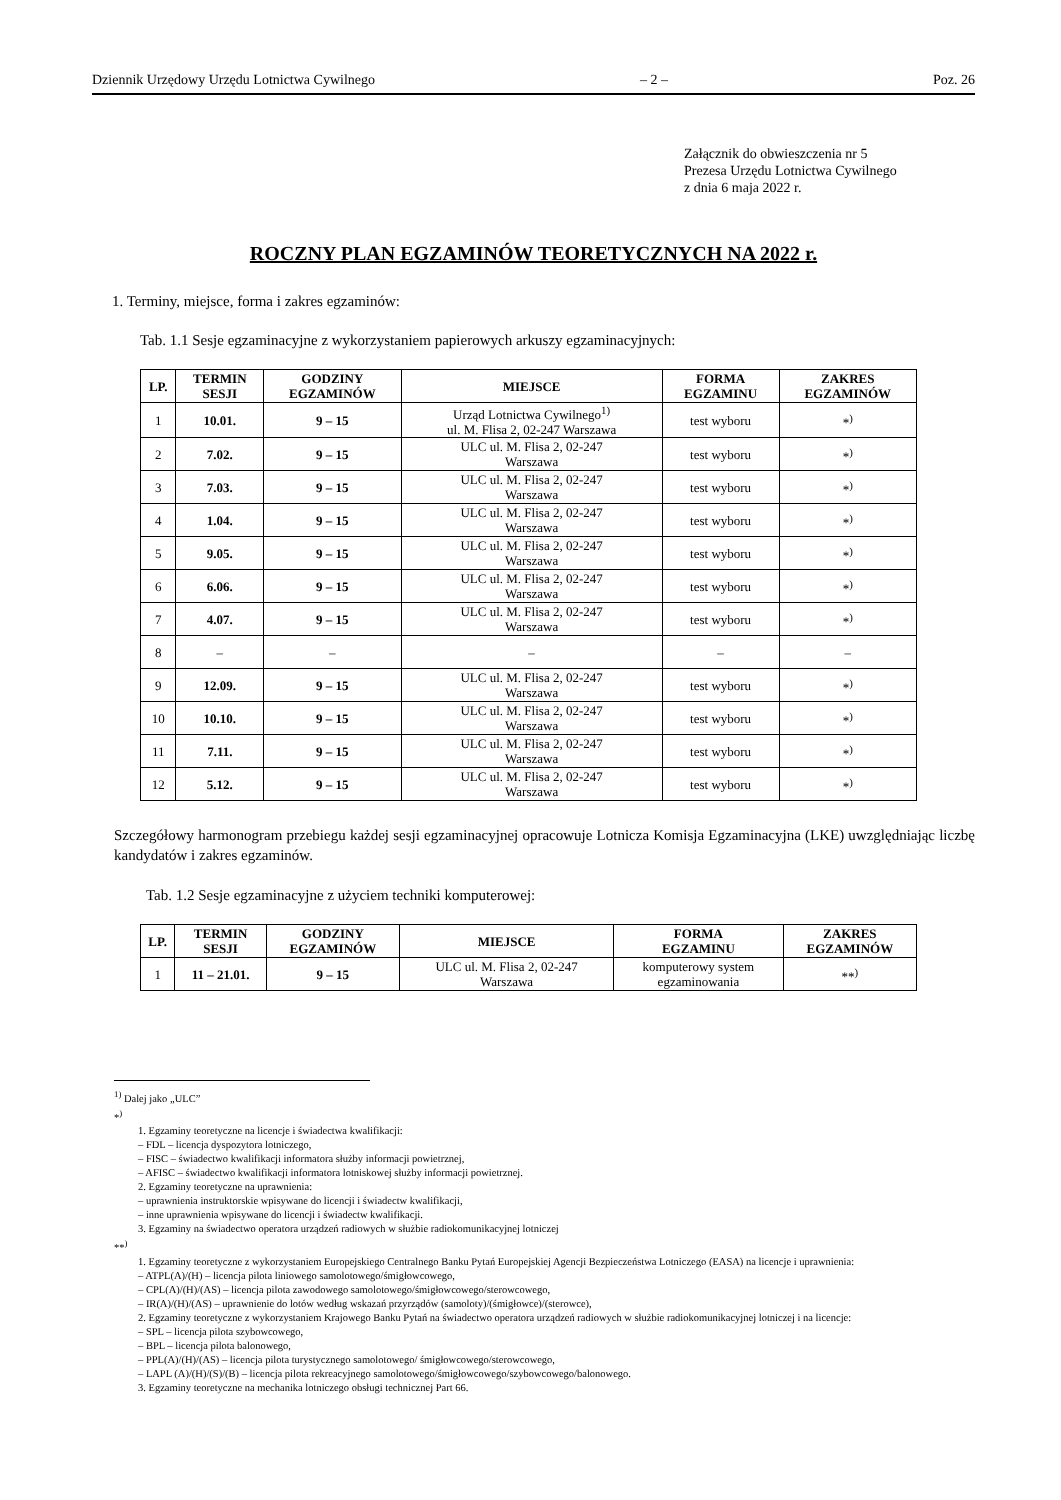Dziennik Urzędowy Urzędu Lotnictwa Cywilnego – 2 – Poz. 26
Załącznik do obwieszczenia nr 5
Prezesa Urzędu Lotnictwa Cywilnego
z dnia 6 maja 2022 r.
ROCZNY PLAN EGZAMINÓW TEORETYCZNYCH NA 2022 r.
1. Terminy, miejsce, forma i zakres egzaminów:
Tab. 1.1 Sesje egzaminacyjne z wykorzystaniem papierowych arkuszy egzaminacyjnych:
| LP. | TERMIN SESJI | GODZINY EGZAMINÓW | MIEJSCE | FORMA EGZAMINU | ZAKRES EGZAMINÓW |
| --- | --- | --- | --- | --- | --- |
| 1 | 10.01. | 9 – 15 | Urząd Lotnictwa Cywilnego<sup>1)</sup> ul. M. Flisa 2, 02-247 Warszawa | test wyboru | *<sup>)</sup> |
| 2 | 7.02. | 9 – 15 | ULC ul. M. Flisa 2, 02-247 Warszawa | test wyboru | *<sup>)</sup> |
| 3 | 7.03. | 9 – 15 | ULC ul. M. Flisa 2, 02-247 Warszawa | test wyboru | *<sup>)</sup> |
| 4 | 1.04. | 9 – 15 | ULC ul. M. Flisa 2, 02-247 Warszawa | test wyboru | *<sup>)</sup> |
| 5 | 9.05. | 9 – 15 | ULC ul. M. Flisa 2, 02-247 Warszawa | test wyboru | *<sup>)</sup> |
| 6 | 6.06. | 9 – 15 | ULC ul. M. Flisa 2, 02-247 Warszawa | test wyboru | *<sup>)</sup> |
| 7 | 4.07. | 9 – 15 | ULC ul. M. Flisa 2, 02-247 Warszawa | test wyboru | *<sup>)</sup> |
| 8 | – | – | – | – | – |
| 9 | 12.09. | 9 – 15 | ULC ul. M. Flisa 2, 02-247 Warszawa | test wyboru | *<sup>)</sup> |
| 10 | 10.10. | 9 – 15 | ULC ul. M. Flisa 2, 02-247 Warszawa | test wyboru | *<sup>)</sup> |
| 11 | 7.11. | 9 – 15 | ULC ul. M. Flisa 2, 02-247 Warszawa | test wyboru | *<sup>)</sup> |
| 12 | 5.12. | 9 – 15 | ULC ul. M. Flisa 2, 02-247 Warszawa | test wyboru | *<sup>)</sup> |
Szczegółowy harmonogram przebiegu każdej sesji egzaminacyjnej opracowuje Lotnicza Komisja Egzaminacyjna (LKE) uwzględniając liczbę kandydatów i zakres egzaminów.
Tab. 1.2 Sesje egzaminacyjne z użyciem techniki komputerowej:
| LP. | TERMIN SESJI | GODZINY EGZAMINÓW | MIEJSCE | FORMA EGZAMINU | ZAKRES EGZAMINÓW |
| --- | --- | --- | --- | --- | --- |
| 1 | 11 – 21.01. | 9 – 15 | ULC ul. M. Flisa 2, 02-247 Warszawa | komputerowy system egzaminowania | **<sup>)</sup> |
<sup>1)</sup> Dalej jako „ULC”
*<sup>)</sup>
1. Egzaminy teoretyczne na licencje i świadectwa kwalifikacji:
– FDL – licencja dyspozytora lotniczego,
– FISC – świadectwo kwalifikacji informatora służby informacji powietrznej,
– AFISC – świadectwo kwalifikacji informatora lotniskowej służby informacji powietrznej.
2. Egzaminy teoretyczne na uprawnienia:
– uprawnienia instruktorskie wpisywane do licencji i świadectw kwalifikacji,
– inne uprawnienia wpisywane do licencji i świadectw kwalifikacji.
3. Egzaminy na świadectwo operatora urządzeń radiowych w służbie radiokomunikacyjnej lotniczej
**<sup>)</sup>
1. Egzaminy teoretyczne z wykorzystaniem Europejskiego Centralnego Banku Pytań Europejskiej Agencji Bezpieczeństwa Lotniczego (EASA) na licencje i uprawnienia:
– ATPL(A)/(H) – licencja pilota liniowego samolotowego/śmigłowcowego,
– CPL(A)/(H)/(AS) – licencja pilota zawodowego samolotowego/śmigłowcowego/sterowcowego,
– IR(A)/(H)/(AS) – uprawnienie do lotów według wskazań przyrządów (samoloty)/(śmigłowce)/(sterowce),
2. Egzaminy teoretyczne z wykorzystaniem Krajowego Banku Pytań na świadectwo operatora urządzeń radiowych w służbie radiokomunikacyjnej lotniczej i na licencje:
– SPL – licencja pilota szybowcowego,
– BPL – licencja pilota balonowego,
– PPL(A)/(H)/(AS) – licencja pilota turystycznego samolotowego/ śmigłowcowego/sterowcowego,
– LAPL (A)/(H)/(S)/(B) – licencja pilota rekreacyjnego samolotowego/śmigłowcowego/szybowcowego/balonowego.
3. Egzaminy teoretyczne na mechanika lotniczego obsługi technicznej Part 66.